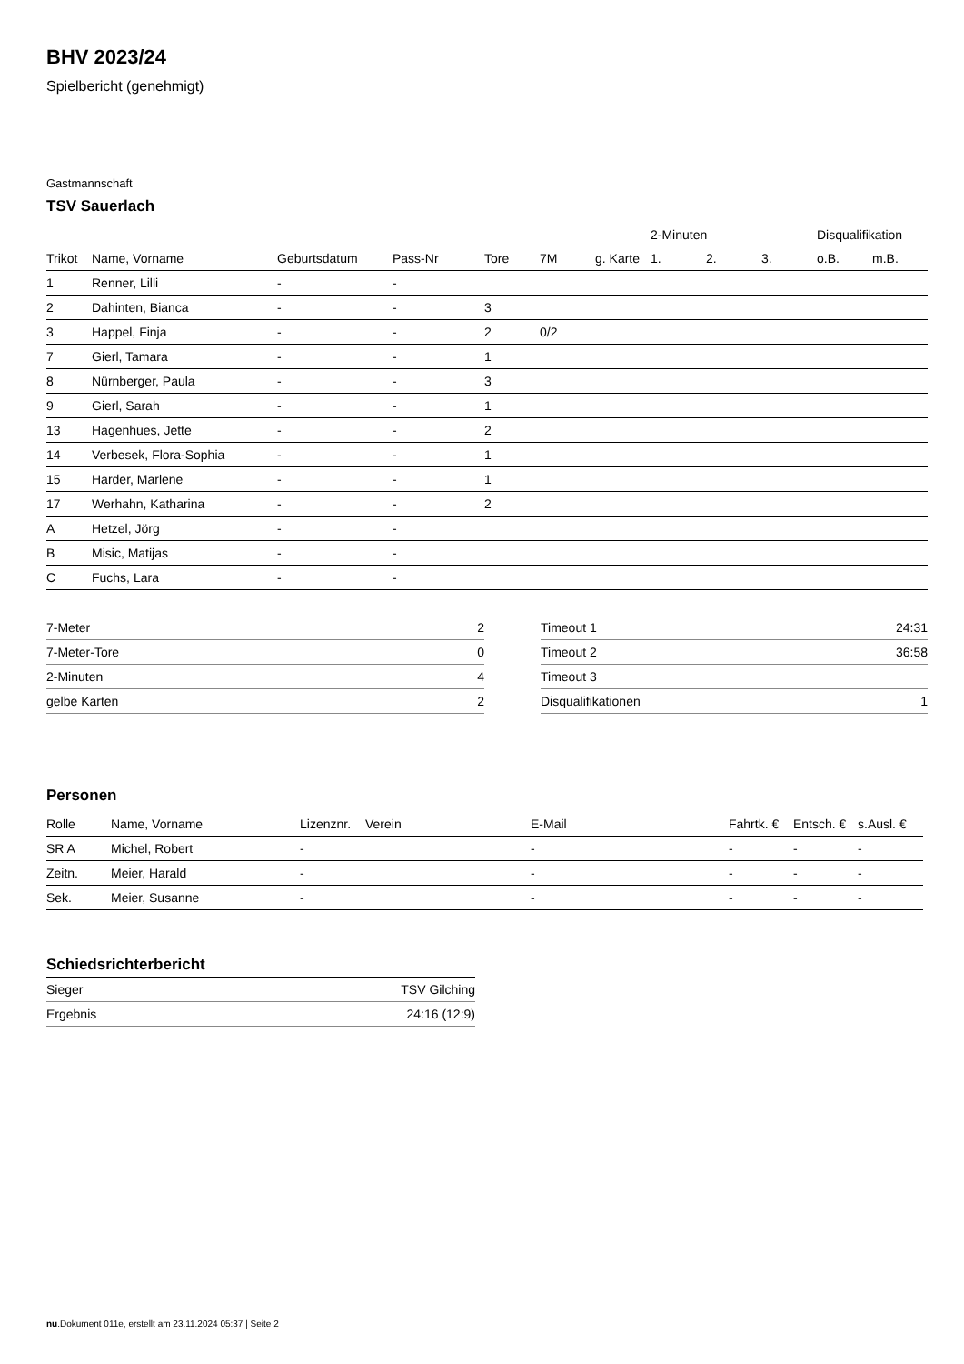BHV 2023/24
Spielbericht (genehmigt)
Gastmannschaft
TSV Sauerlach
| | | | | | | | 2-Minuten | | | Disqualifikation | |
| --- | --- | --- | --- | --- | --- | --- | --- | --- | --- | --- | --- |
| Trikot | Name, Vorname | Geburtsdatum | Pass-Nr | Tore | 7M | g. Karte | 1. | 2. | 3. | o.B. | m.B. |
| 1 | Renner, Lilli | - | - | | | | | | | | |
| 2 | Dahinten, Bianca | - | - | 3 | | | | | | | |
| 3 | Happel, Finja | - | - | 2 | 0/2 | | | | | | |
| 7 | Gierl, Tamara | - | - | 1 | | | | | | | |
| 8 | Nürnberger, Paula | - | - | 3 | | | | | | | |
| 9 | Gierl, Sarah | - | - | 1 | | | | | | | |
| 13 | Hagenhues, Jette | - | - | 2 | | | | | | | |
| 14 | Verbesek, Flora-Sophia | - | - | 1 | | | | | | | |
| 15 | Harder, Marlene | - | - | 1 | | | | | | | |
| 17 | Werhahn, Katharina | - | - | 2 | | | | | | | |
| A | Hetzel, Jörg | - | - | | | | | | | | |
| B | Misic, Matijas | - | - | | | | | | | | |
| C | Fuchs, Lara | - | - | | | | | | | | |
| 7-Meter | 2 |
| 7-Meter-Tore | 0 |
| 2-Minuten | 4 |
| gelbe Karten | 2 |
| Timeout 1 | 24:31 |
| Timeout 2 | 36:58 |
| Timeout 3 | |
| Disqualifikationen | 1 |
Personen
| Rolle | Name, Vorname | Lizenznr. | Verein | E-Mail | Fahrtk. € | Entsch. € | s.Ausl. € |
| --- | --- | --- | --- | --- | --- | --- | --- |
| SR A | Michel, Robert | - | | - | - | - | - |
| Zeitn. | Meier, Harald | - | | - | - | - | - |
| Sek. | Meier, Susanne | - | | - | - | - | - |
Schiedsrichterbericht
| Sieger | TSV Gilching |
| Ergebnis | 24:16 (12:9) |
nu.Dokument 011e, erstellt am 23.11.2024 05:37 | Seite 2